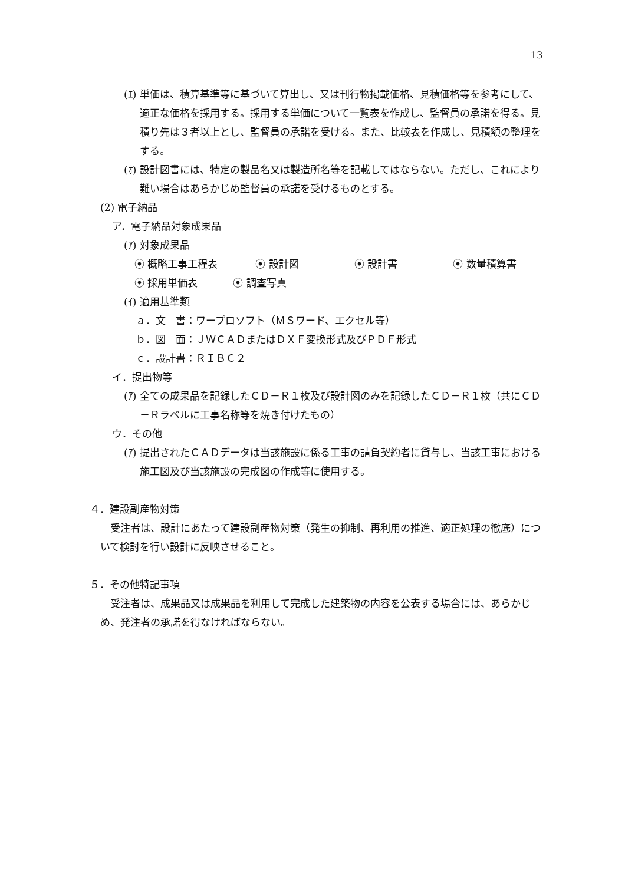13
(ｴ) 単価は、積算基準等に基づいて算出し、又は刊行物掲載価格、見積価格等を参考にして、適正な価格を採用する。採用する単価について一覧表を作成し、監督員の承諾を得る。見積り先は３者以上とし、監督員の承諾を受ける。また、比較表を作成し、見積額の整理をする。
(ｵ) 設計図書には、特定の製品名又は製造所名等を記載してはならない。ただし、これにより難い場合はあらかじめ監督員の承諾を受けるものとする。
(2) 電子納品
ア．電子納品対象成果品
(ｱ) 対象成果品
⦿ 概略工事工程表 ⦿ 設計図 ⦿ 設計書 ⦿ 数量積算書
⦿ 採用単価表 ⦿ 調査写真
(ｲ) 適用基準類
ａ．文　書：ワープロソフト（ＭＳワード、エクセル等）
ｂ．図　面：ＪＷＣＡＤまたはＤＸＦ変換形式及びＰＤＦ形式
ｃ．設計書：ＲＩＢＣ２
イ．提出物等
(ｱ) 全ての成果品を記録したＣＤ－Ｒ１枚及び設計図のみを記録したＣＤ－Ｒ１枚（共にＣＤ－Ｒラベルに工事名称等を焼き付けたもの）
ウ．その他
(ｱ) 提出されたＣＡＤデータは当該施設に係る工事の請負契約者に貸与し、当該工事における施工図及び当該施設の完成図の作成等に使用する。
４．建設副産物対策
受注者は、設計にあたって建設副産物対策（発生の抑制、再利用の推進、適正処理の徹底）について検討を行い設計に反映させること。
５．その他特記事項
受注者は、成果品又は成果品を利用して完成した建築物の内容を公表する場合には、あらかじめ、発注者の承諾を得なければならない。